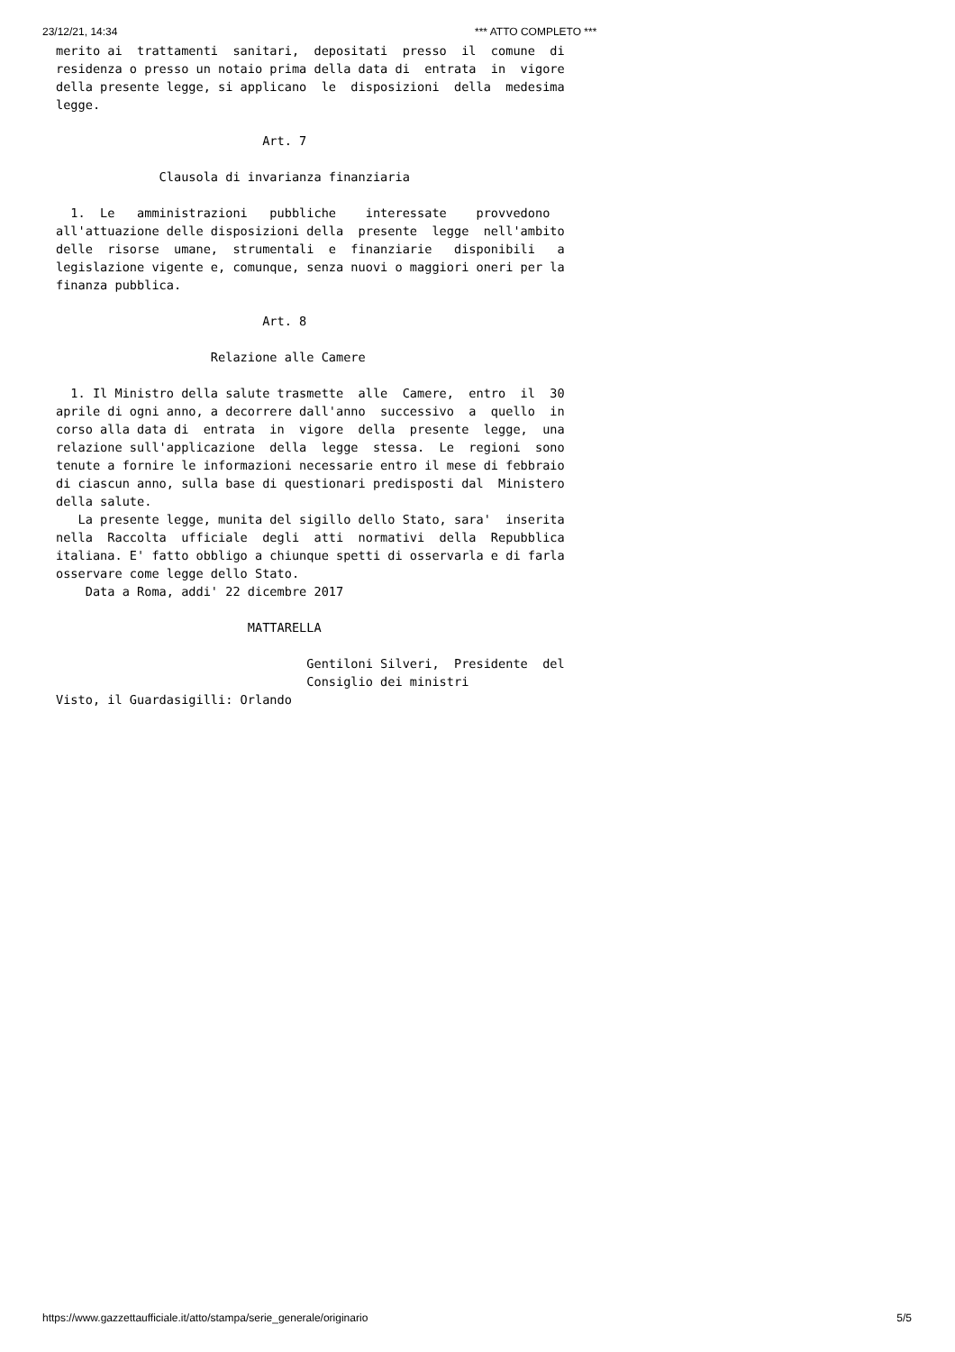23/12/21, 14:34 *** ATTO COMPLETO ***
merito ai  trattamenti  sanitari,  depositati  presso  il  comune  di
residenza o presso un notaio prima della data di  entrata  in  vigore
della presente legge, si applicano  le  disposizioni  della  medesima
legge.

                            Art. 7

              Clausola di invarianza finanziaria

  1.  Le   amministrazioni   pubbliche    interessate    provvedono
all'attuazione delle disposizioni della  presente  legge  nell'ambito
delle  risorse  umane,  strumentali  e  finanziarie   disponibili   a
legislazione vigente e, comunque, senza nuovi o maggiori oneri per la
finanza pubblica.

                            Art. 8

                     Relazione alle Camere

  1. Il Ministro della salute trasmette  alle  Camere,  entro  il  30
aprile di ogni anno, a decorrere dall'anno  successivo  a  quello  in
corso alla data di  entrata  in  vigore  della  presente  legge,  una
relazione sull'applicazione  della  legge  stessa.  Le  regioni  sono
tenute a fornire le informazioni necessarie entro il mese di febbraio
di ciascun anno, sulla base di questionari predisposti dal  Ministero
della salute.
   La presente legge, munita del sigillo dello Stato, sara'  inserita
nella  Raccolta  ufficiale  degli  atti  normativi  della  Repubblica
italiana. E' fatto obbligo a chiunque spetti di osservarla e di farla
osservare come legge dello Stato.
    Data a Roma, addi' 22 dicembre 2017

                          MATTARELLA

                                  Gentiloni Silveri,  Presidente  del
                                  Consiglio dei ministri
Visto, il Guardasigilli: Orlando
https://www.gazzettaufficiale.it/atto/stampa/serie_generale/originario 5/5